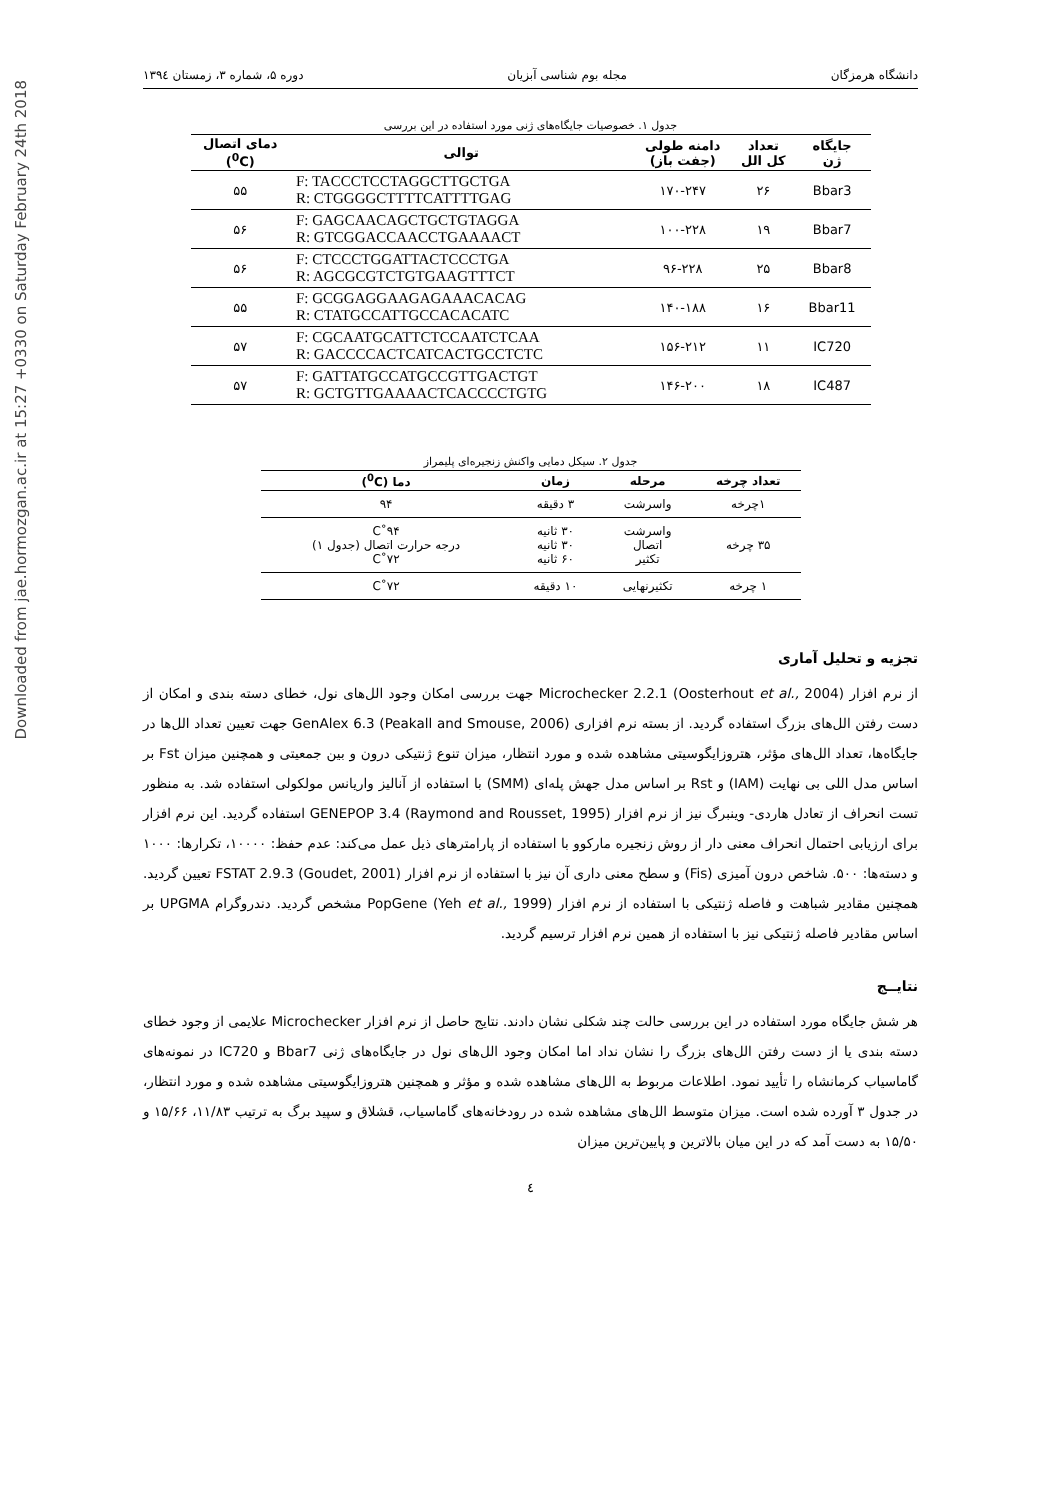Downloaded from jae.hormozgan.ac.ir at 15:27 +0330 on Saturday February 24th 2018
دانشگاه هرمزگان مجله بوم شناسی آبزیان دوره ۵، شماره ۳، زمستان ۱۳۹٤
جدول ۱. خصوصیات جایگاه‌های ژنی مورد استفاده در این بررسی
| جایگاه ژن | تعداد کل الل | دامنه طولی (جفت باز) | توالی | دمای اتصال (<sup>0</sup>C) |
| --- | --- | --- | --- | --- |
| Bbar3 | ۲۶ | ۱۷۰-۲۴۷ | F: TACCCTCCTAGGCTTGCTGA R: CTGGGGCTTTTCATTTTGAG | ۵۵ |
| Bbar7 | ۱۹ | ۱۰۰-۲۲۸ | F: GAGCAACAGCTGCTGTAGGA R: GTCGGACCAACCTGAAAACT | ۵۶ |
| Bbar8 | ۲۵ | ۹۶-۲۲۸ | F: CTCCCTGGATTACTCCCTGA R: AGCGCGTCTGTGAAGTTTCT | ۵۶ |
| Bbar11 | ۱۶ | ۱۴۰-۱۸۸ | F: GCGGAGGAAGAGAAACACAG R: CTATGCCATTGCCACACATC | ۵۵ |
| IC720 | ۱۱ | ۱۵۶-۲۱۲ | F: CGCAATGCATTCTCCAATCTCAA R: GACCCCACTCATCACTGCCTCTC | ۵۷ |
| IC487 | ۱۸ | ۱۴۶-۲۰۰ | F: GATTATGCCATGCCGTTGACTGT R: GCTGTTGAAAACTCACCCCTGTG | ۵۷ |
جدول ۲. سیکل دمایی واکنش زنجیره‌ای پلیمراز
| تعداد چرخه | مرحله | زمان | دما (<sup>0</sup>C) |
| --- | --- | --- | --- |
| ۱چرخه | واسرشت | ۳ دقیقه | ۹۴ |
| ۳۵ چرخه | واسرشت اتصال تکثیر | ۳۰ ثانیه ۳۰ ثانیه ۶۰ ثانیه | ۹۴˚C درجه حرارت اتصال (جدول ۱) ۷۲˚C |
| ۱ چرخه | تکثیرنهایی | ۱۰ دقیقه | ۷۲˚C |
تجزیه و تحلیل آماری
از نرم افزار Microchecker 2.2.1 (Oosterhout et al., 2004) جهت بررسی امکان وجود الل‌های نول، خطای دسته بندی و امکان از دست رفتن الل‌های بزرگ استفاده گردید. از بسته نرم افزاری GenAlex 6.3 (Peakall and Smouse, 2006) جهت تعیین تعداد الل‌ها در جایگاه‌ها، تعداد الل‌های مؤثر، هتروزایگوسیتی مشاهده شده و مورد انتظار، میزان تنوع ژنتیکی درون و بین جمعیتی و همچنین میزان Fst بر اساس مدل اللی بی نهایت (IAM) و Rst بر اساس مدل جهش پله‌ای (SMM) با استفاده از آنالیز واریانس مولکولی استفاده شد. به منظور تست انحراف از تعادل هاردی- وینبرگ نیز از نرم افزار GENEPOP 3.4 (Raymond and Rousset, 1995) استفاده گردید. این نرم افزار برای ارزیابی احتمال انحراف معنی دار از روش زنجیره مارکوو با استفاده از پارامترهای ذیل عمل می‌کند: عدم حفظ: ۱۰۰۰۰، تکرارها: ۱۰۰۰ و دسته‌ها: ۵۰۰. شاخص درون آمیزی (Fis) و سطح معنی داری آن نیز با استفاده از نرم افزار FSTAT 2.9.3 (Goudet, 2001) تعیین گردید. همچنین مقادیر شباهت و فاصله ژنتیکی با استفاده از نرم افزار PopGene (Yeh et al., 1999) مشخص گردید. دندروگرام UPGMA بر اساس مقادیر فاصله ژنتیکی نیز با استفاده از همین نرم افزار ترسیم گردید.
نتایــج
هر شش جایگاه مورد استفاده در این بررسی حالت چند شکلی نشان دادند. نتایج حاصل از نرم افزار Microchecker علایمی از وجود خطای دسته بندی یا از دست رفتن الل‌های بزرگ را نشان نداد اما امکان وجود الل‌های نول در جایگاه‌های ژنی Bbar7 و IC720 در نمونه‌های گاماسیاب کرمانشاه را تأیید نمود. اطلاعات مربوط به الل‌های مشاهده شده و مؤثر و همچنین هتروزایگوسیتی مشاهده شده و مورد انتظار، در جدول ۳ آورده شده است. میزان متوسط الل‌های مشاهده شده در رودخانه‌های گاماسیاب، قشلاق و سپید برگ به ترتیب ۱۱/۸۳، ۱۵/۶۶ و ۱۵/۵۰ به دست آمد که در این میان بالاترین و پایین‌ترین میزان
٤